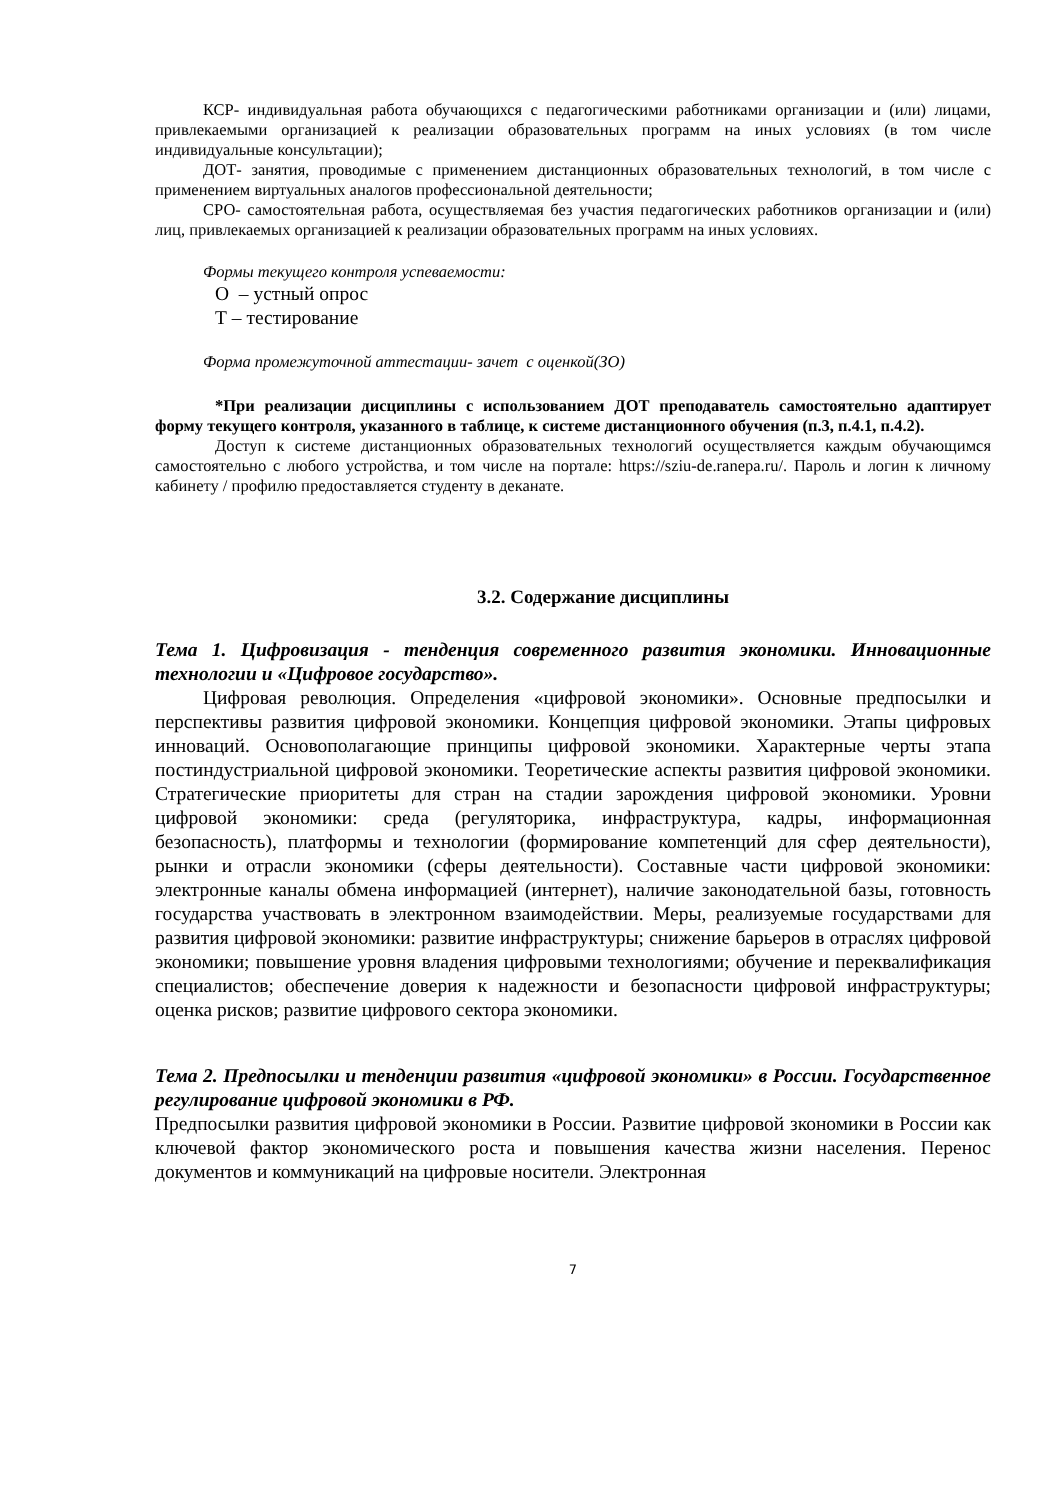КСР- индивидуальная работа обучающихся с педагогическими работниками организации и (или) лицами, привлекаемыми организацией к реализации образовательных программ на иных условиях (в том числе индивидуальные консультации);
ДОТ- занятия, проводимые с применением дистанционных образовательных технологий, в том числе с применением виртуальных аналогов профессиональной деятельности;
СРО- самостоятельная работа, осуществляемая без участия педагогических работников организации и (или) лиц, привлекаемых организацией к реализации образовательных программ на иных условиях.
Формы текущего контроля успеваемости:
О – устный опрос
Т – тестирование
Форма промежуточной аттестации- зачет с оценкой(ЗО)
*При реализации дисциплины с использованием ДОТ преподаватель самостоятельно адаптирует форму текущего контроля, указанного в таблице, к системе дистанционного обучения (п.3, п.4.1, п.4.2).
Доступ к системе дистанционных образовательных технологий осуществляется каждым обучающимся самостоятельно с любого устройства, и том числе на портале: https://sziu-de.ranepa.ru/. Пароль и логин к личному кабинету / профилю предоставляется студенту в деканате.
3.2. Содержание дисциплины
Тема 1. Цифровизация - тенденция современного развития экономики. Инновационные технологии и «Цифровое государство».
Цифровая революция. Определения «цифровой экономики». Основные предпосылки и перспективы развития цифровой экономики. Концепция цифровой экономики. Этапы цифровых инноваций. Основополагающие принципы цифровой экономики. Характерные черты этапа постиндустриальной цифровой экономики. Теоретические аспекты развития цифровой экономики. Стратегические приоритеты для стран на стадии зарождения цифровой экономики. Уровни цифровой экономики: среда (регуляторика, инфраструктура, кадры, информационная безопасность), платформы и технологии (формирование компетенций для сфер деятельности), рынки и отрасли экономики (сферы деятельности). Составные части цифровой экономики: электронные каналы обмена информацией (интернет), наличие законодательной базы, готовность государства участвовать в электронном взаимодействии. Меры, реализуемые государствами для развития цифровой экономики: развитие инфраструктуры; снижение барьеров в отраслях цифровой экономики; повышение уровня владения цифровыми технологиями; обучение и переквалификация специалистов; обеспечение доверия к надежности и безопасности цифровой инфраструктуры; оценка рисков; развитие цифрового сектора экономики.
Тема 2. Предпосылки и тенденции развития «цифровой экономики» в России. Государственное регулирование цифровой экономики в РФ.
Предпосылки развития цифровой экономики в России. Развитие цифровой зкономики в России как ключевой фактор экономического роста и повышения качества жизни населения. Перенос документов и коммуникаций на цифровые носители. Электронная
7